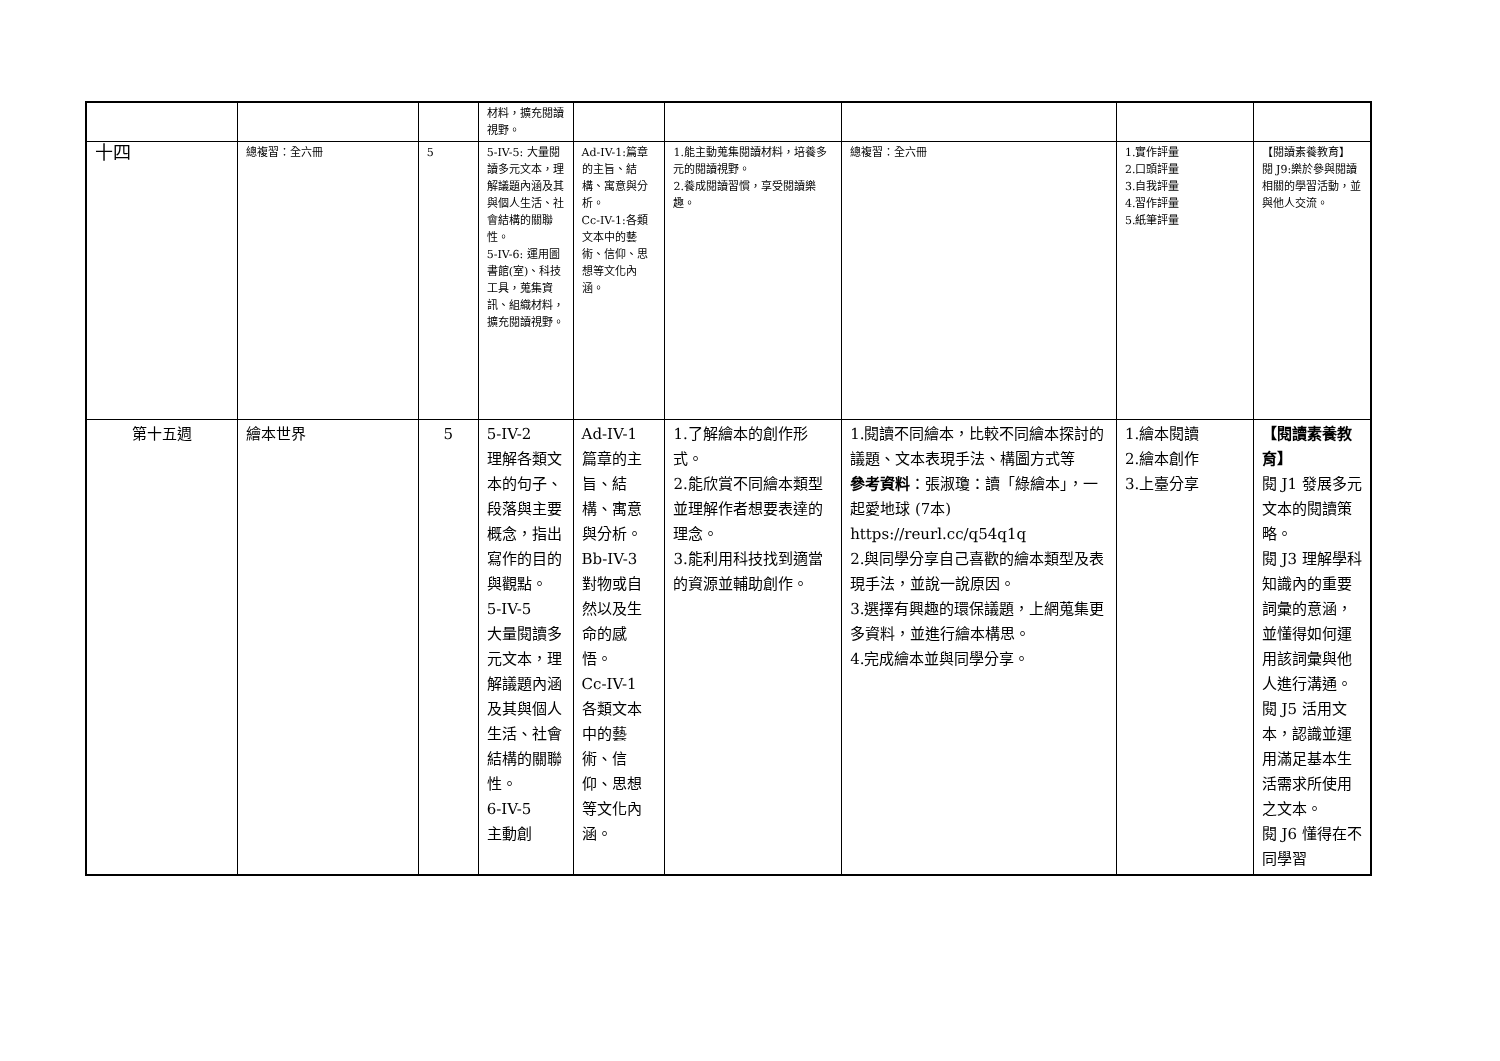| | | | 材料，擴充閱讀視野。 | | | | | |
| 十四 | 總複習：全六冊 | 5 | 5-IV-5: 大量閱讀多元文本，理解議題內涵及其與個人生活、社會結構的關聯性。 5-IV-6: 運用圖書館(室)、科技工具，蒐集資訊、組織材料，擴充閱讀視野。 | Ad-IV-1:篇章的主旨、結構、寓意與分析。 Cc-IV-1:各類文本中的藝術、信仰、思想等文化內涵。 | 1.能主動蒐集閱讀材料，培養多元的閱讀視野。 2.養成閱讀習慣，享受閱讀樂趣。 | 總複習：全六冊 | 1.實作評量 2.口頭評量 3.自我評量 4.習作評量 5.紙筆評量 | 【閱讀素養教育】 閱 J9:樂於參與閱讀相關的學習活動，並與他人交流。 |
| 第十五週 | 繪本世界 | 5 | 5-IV-2 理解各類文本的句子、段落與主要概念，指出寫作的目的與觀點。 5-IV-5 大量閱讀多元文本，理解議題內涵及其與個人生活、社會結構的關聯性。 6-IV-5 主動創 | Ad-IV-1 篇章的主旨、結構、寓意與分析。 Bb-IV-3 對物或自然以及生命的感悟。 Cc-IV-1 各類文本中的藝術、信仰、思想等文化內涵。 | 1.了解繪本的創作形式。 2.能欣賞不同繪本類型並理解作者想要表達的理念。 3.能利用科技找到適當的資源並輔助創作。 | 1.閱讀不同繪本，比較不同繪本探討的議題、文本表現手法、構圖方式等 參考資料 ：張淑瓊：讀「綠繪本」，一起愛地球 (7本) https://reurl.cc/q54q1q 2.與同學分享自己喜歡的繪本類型及表現手法，並說一說原因。 3.選擇有興趣的環保議題，上網蒐集更多資料，並進行繪本構思。 4.完成繪本並與同學分享。 | 1.繪本閱讀 2.繪本創作 3.上臺分享 | 【閱讀素養教育】 閱 J1 發展多元文本的閱讀策略。 閱 J3 理解學科知識內的重要詞彙的意涵，並懂得如何運用該詞彙與他人進行溝通。 閱 J5 活用文本，認識並運用滿足基本生活需求所使用之文本。 閱 J6 懂得在不同學習 |